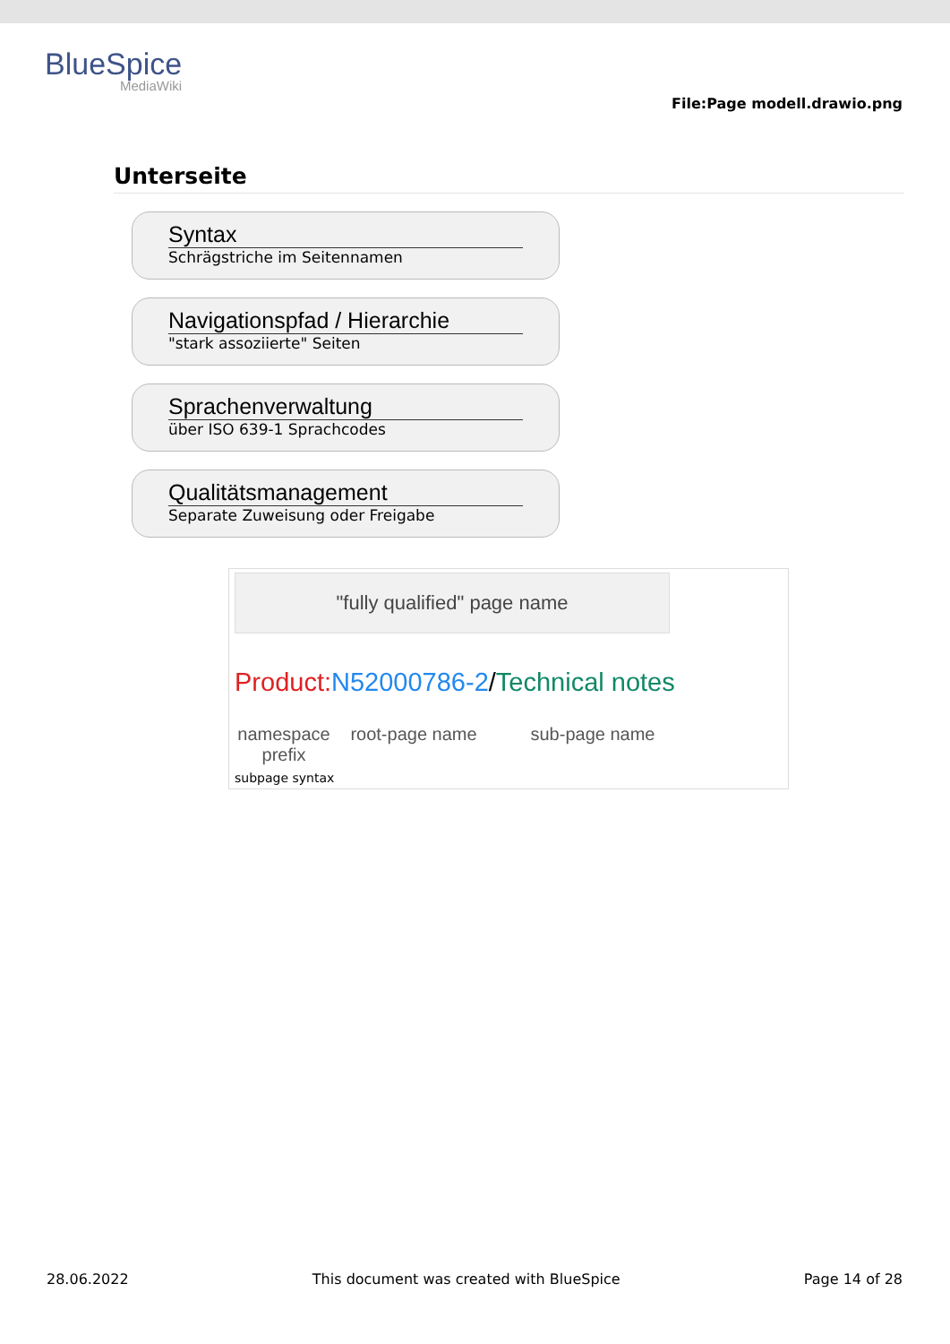BlueSpice
MediaWiki
File:Page modell.drawio.png
Unterseite
Syntax
Schrägstriche im Seitennamen
Navigationspfad / Hierarchie
"stark assoziierte" Seiten
Sprachenverwaltung
über ISO 639-1 Sprachcodes
Qualitätsmanagement
Separate Zuweisung oder Freigabe
"fully qualified" page name
Product: N52000786-2/Technical notes
namespace prefix
root-page name sub-page name
subpage syntax
28.06.2022 This document was created with BlueSpice Page 14 of 28